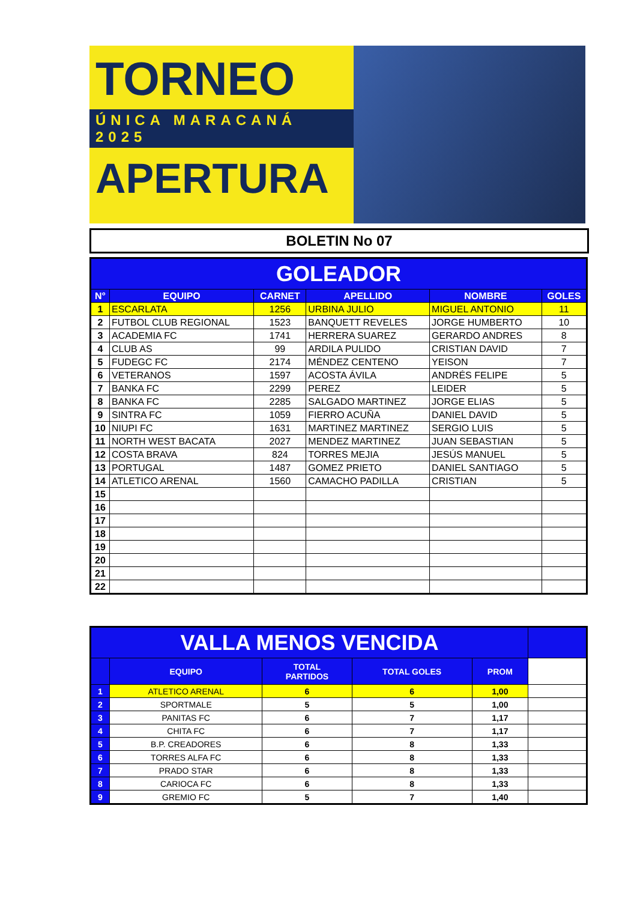TORNEO
ÚNICA MARACANÁ 2025
APERTURA
BOLETIN No 07
| GOLEADOR | | | | | |
| N° | EQUIPO | CARNET | APELLIDO | NOMBRE | GOLES |
| 1 | ESCARLATA | 1256 | URBINA JULIO | MIGUEL ANTONIO | 11 |
| 2 | FUTBOL CLUB REGIONAL | 1523 | BANQUETT REVELES | JORGE HUMBERTO | 10 |
| 3 | ACADEMIA FC | 1741 | HERRERA SUAREZ | GERARDO ANDRES | 8 |
| 4 | CLUB AS | 99 | ARDILA PULIDO | CRISTIAN DAVID | 7 |
| 5 | FUDEGC FC | 2174 | MÉNDEZ CENTENO | YEISON | 7 |
| 6 | VETERANOS | 1597 | ACOSTA ÁVILA | ANDRÉS FELIPE | 5 |
| 7 | BANKA FC | 2299 | PEREZ | LEIDER | 5 |
| 8 | BANKA FC | 2285 | SALGADO MARTINEZ | JORGE ELIAS | 5 |
| 9 | SINTRA FC | 1059 | FIERRO ACUÑA | DANIEL DAVID | 5 |
| 10 | NIUPI FC | 1631 | MARTINEZ MARTINEZ | SERGIO LUIS | 5 |
| 11 | NORTH WEST BACATA | 2027 | MENDEZ MARTINEZ | JUAN SEBASTIAN | 5 |
| 12 | COSTA BRAVA | 824 | TORRES MEJIA | JESÚS MANUEL | 5 |
| 13 | PORTUGAL | 1487 | GOMEZ PRIETO | DANIEL SANTIAGO | 5 |
| 14 | ATLETICO ARENAL | 1560 | CAMACHO PADILLA | CRISTIAN | 5 |
| 15 | | | | | |
| 16 | | | | | |
| 17 | | | | | |
| 18 | | | | | |
| 19 | | | | | |
| 20 | | | | | |
| 21 | | | | | |
| 22 | | | | | |
| VALLA MENOS VENCIDA | | | | | |
| | EQUIPO | TOTAL PARTIDOS | TOTAL GOLES | PROM | |
| 1 | ATLETICO ARENAL | 6 | 6 | 1,00 | |
| 2 | SPORTMALE | 5 | 5 | 1,00 | |
| 3 | PANITAS FC | 6 | 7 | 1,17 | |
| 4 | CHITA FC | 6 | 7 | 1,17 | |
| 5 | B.P. CREADORES | 6 | 8 | 1,33 | |
| 6 | TORRES ALFA FC | 6 | 8 | 1,33 | |
| 7 | PRADO STAR | 6 | 8 | 1,33 | |
| 8 | CARIOCA FC | 6 | 8 | 1,33 | |
| 9 | GREMIO FC | 5 | 7 | 1,40 | |